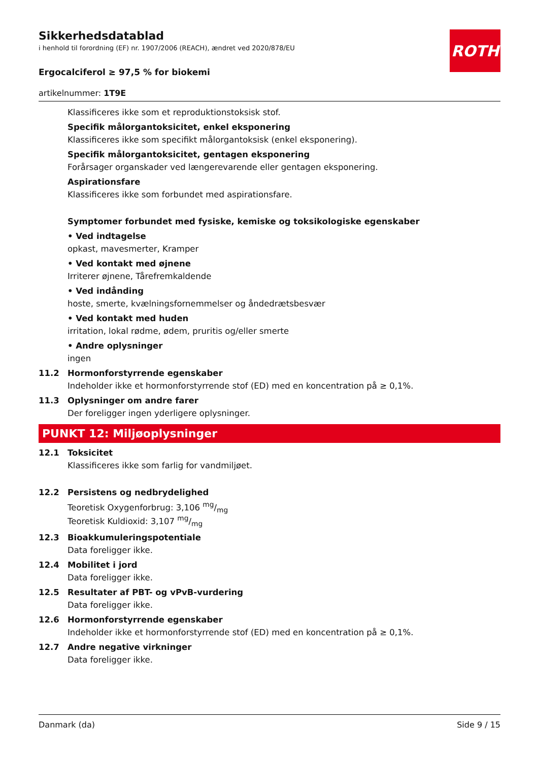ROTH
Sikkerhedsdatablad
i henhold til forordning (EF) nr. 1907/2006 (REACH), ændret ved 2020/878/EU
Ergocalciferol ≥ 97,5 % for biokemi
artikelnummer: 1T9E
Klassificeres ikke som et reproduktionstoksisk stof.
Specifik målorgantoksicitet, enkel eksponering
Klassificeres ikke som specifikt målorgantoksisk (enkel eksponering).
Specifik målorgantoksicitet, gentagen eksponering
Forårsager organskader ved længerevarende eller gentagen eksponering.
Aspirationsfare
Klassificeres ikke som forbundet med aspirationsfare.
Symptomer forbundet med fysiske, kemiske og toksikologiske egenskaber
• Ved indtagelse
opkast, mavesmerter, Kramper
• Ved kontakt med øjnene
Irriterer øjnene, Tårefremkaldende
• Ved indånding
hoste, smerte, kvælningsfornemmelser og åndedrætsbesvær
• Ved kontakt med huden
irritation, lokal rødme, ødem, pruritis og/eller smerte
• Andre oplysninger
ingen
11.2 Hormonforstyrrende egenskaber
Indeholder ikke et hormonforstyrrende stof (ED) med en koncentration på ≥ 0,1%.
11.3 Oplysninger om andre farer
Der foreligger ingen yderligere oplysninger.
PUNKT 12: Miljøoplysninger
12.1 Toksicitet
Klassificeres ikke som farlig for vandmiljøet.
12.2 Persistens og nedbrydelighed
Teoretisk Oxygenforbrug: 3,106 mg/mg
Teoretisk Kuldioxid: 3,107 mg/mg
12.3 Bioakkumuleringspotentiale
Data foreligger ikke.
12.4 Mobilitet i jord
Data foreligger ikke.
12.5 Resultater af PBT- og vPvB-vurdering
Data foreligger ikke.
12.6 Hormonforstyrrende egenskaber
Indeholder ikke et hormonforstyrrende stof (ED) med en koncentration på ≥ 0,1%.
12.7 Andre negative virkninger
Data foreligger ikke.
Danmark (da) Side 9 / 15